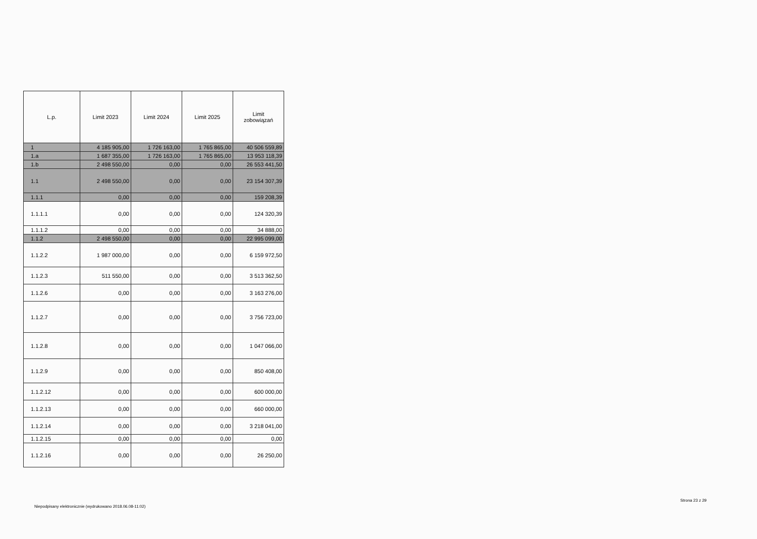| L.p. | Limit 2023 | Limit 2024 | Limit 2025 | Limit zobowiązań |
| --- | --- | --- | --- | --- |
| 1 | 4 185 905,00 | 1 726 163,00 | 1 765 865,00 | 40 506 559,89 |
| 1.a | 1 687 355,00 | 1 726 163,00 | 1 765 865,00 | 13 953 118,39 |
| 1.b | 2 498 550,00 | 0,00 | 0,00 | 26 553 441,50 |
| 1.1 | 2 498 550,00 | 0,00 | 0,00 | 23 154 307,39 |
| 1.1.1 | 0,00 | 0,00 | 0,00 | 159 208,39 |
| 1.1.1.1 | 0,00 | 0,00 | 0,00 | 124 320,39 |
| 1.1.1.2 | 0,00 | 0,00 | 0,00 | 34 888,00 |
| 1.1.2 | 2 498 550,00 | 0,00 | 0,00 | 22 995 099,00 |
| 1.1.2.2 | 1 987 000,00 | 0,00 | 0,00 | 6 159 972,50 |
| 1.1.2.3 | 511 550,00 | 0,00 | 0,00 | 3 513 362,50 |
| 1.1.2.6 | 0,00 | 0,00 | 0,00 | 3 163 276,00 |
| 1.1.2.7 | 0,00 | 0,00 | 0,00 | 3 756 723,00 |
| 1.1.2.8 | 0,00 | 0,00 | 0,00 | 1 047 066,00 |
| 1.1.2.9 | 0,00 | 0,00 | 0,00 | 850 408,00 |
| 1.1.2.12 | 0,00 | 0,00 | 0,00 | 600 000,00 |
| 1.1.2.13 | 0,00 | 0,00 | 0,00 | 660 000,00 |
| 1.1.2.14 | 0,00 | 0,00 | 0,00 | 3 218 041,00 |
| 1.1.2.15 | 0,00 | 0,00 | 0,00 | 0,00 |
| 1.1.2.16 | 0,00 | 0,00 | 0,00 | 26 250,00 |
Niepodpisany elektronicznie (wydrukowano 2018.06.08-11:02)
Strona 23 z 29